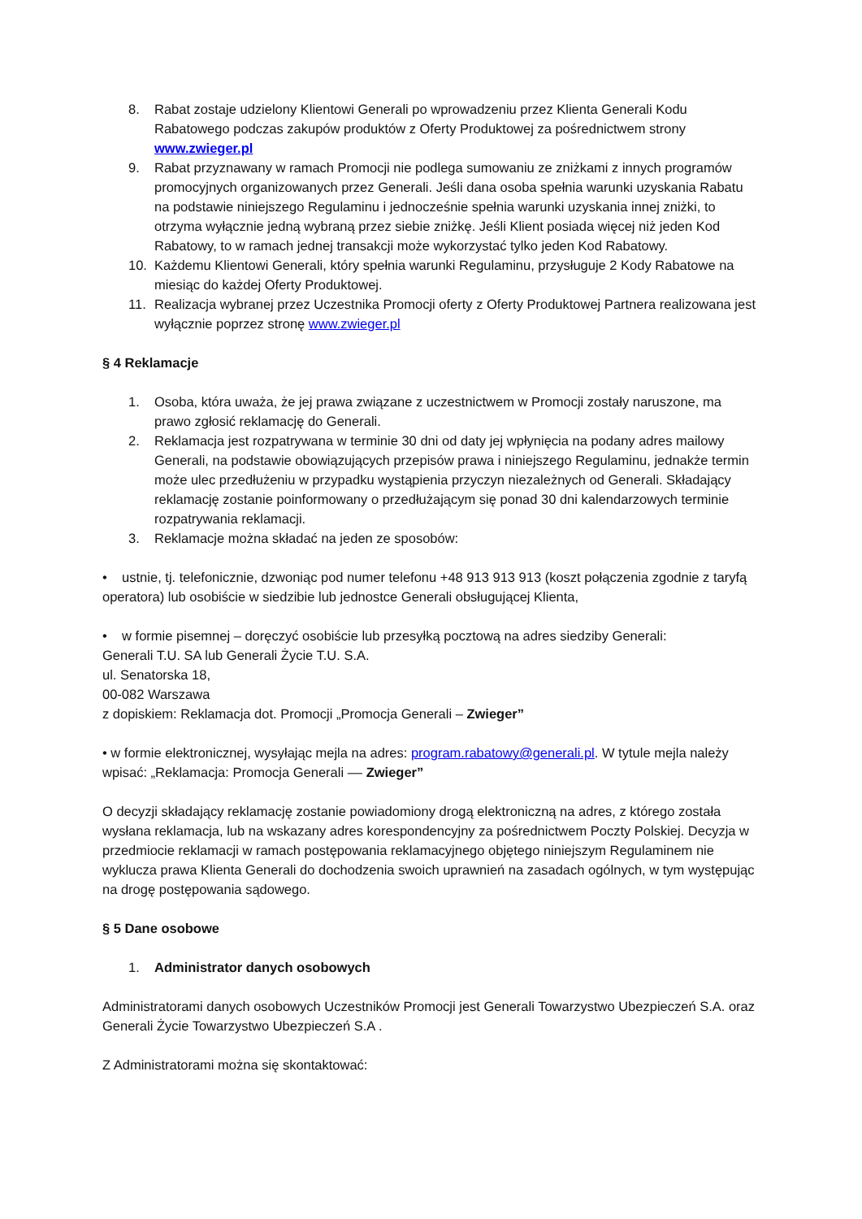8. Rabat zostaje udzielony Klientowi Generali po wprowadzeniu przez Klienta Generali Kodu Rabatowego podczas zakupów produktów z Oferty Produktowej za pośrednictwem strony www.zwieger.pl
9. Rabat przyznawany w ramach Promocji nie podlega sumowaniu ze zniżkami z innych programów promocyjnych organizowanych przez Generali. Jeśli dana osoba spełnia warunki uzyskania Rabatu na podstawie niniejszego Regulaminu i jednocześnie spełnia warunki uzyskania innej zniżki, to otrzyma wyłącznie jedną wybraną przez siebie zniżkę. Jeśli Klient posiada więcej niż jeden Kod Rabatowy, to w ramach jednej transakcji może wykorzystać tylko jeden Kod Rabatowy.
10. Każdemu Klientowi Generali, który spełnia warunki Regulaminu, przysługuje 2 Kody Rabatowe na miesiąc do każdej Oferty Produktowej.
11. Realizacja wybranej przez Uczestnika Promocji oferty z Oferty Produktowej Partnera realizowana jest wyłącznie poprzez stronę www.zwieger.pl
§ 4 Reklamacje
1. Osoba, która uważa, że jej prawa związane z uczestnictwem w Promocji zostały naruszone, ma prawo zgłosić reklamację do Generali.
2. Reklamacja jest rozpatrywana w terminie 30 dni od daty jej wpłynięcia na podany adres mailowy Generali, na podstawie obowiązujących przepisów prawa i niniejszego Regulaminu, jednakże termin może ulec przedłużeniu w przypadku wystąpienia przyczyn niezależnych od Generali. Składający reklamację zostanie poinformowany o przedłużającym się ponad 30 dni kalendarzowych terminie rozpatrywania reklamacji.
3. Reklamacje można składać na jeden ze sposobów:
• ustnie, tj. telefonicznie, dzwoniąc pod numer telefonu +48 913 913 913 (koszt połączenia zgodnie z taryfą operatora) lub osobiście w siedzibie lub jednostce Generali obsługującej Klienta,
• w formie pisemnej – doręczyć osobiście lub przesyłką pocztową na adres siedziby Generali:
Generali T.U. SA lub Generali Życie T.U. S.A.
ul. Senatorska 18,
00-082 Warszawa
z dopiskiem: Reklamacja dot. Promocji „Promocja Generali – Zwieger”
• w formie elektronicznej, wysyłając mejla na adres: program.rabatowy@generali.pl. W tytule mejla należy wpisać: „Reklamacja: Promocja Generali –– Zwieger”
O decyzji składający reklamację zostanie powiadomiony drogą elektroniczną na adres, z którego została wysłana reklamacja, lub na wskazany adres korespondencyjny za pośrednictwem Poczty Polskiej. Decyzja w przedmiocie reklamacji w ramach postępowania reklamacyjnego objętego niniejszym Regulaminem nie wyklucza prawa Klienta Generali do dochodzenia swoich uprawnień na zasadach ogólnych, w tym występując na drogę postępowania sądowego.
§ 5 Dane osobowe
1. Administrator danych osobowych
Administratorami danych osobowych Uczestników Promocji jest Generali Towarzystwo Ubezpieczeń S.A. oraz Generali Życie Towarzystwo Ubezpieczeń S.A .
Z Administratorami można się skontaktować: